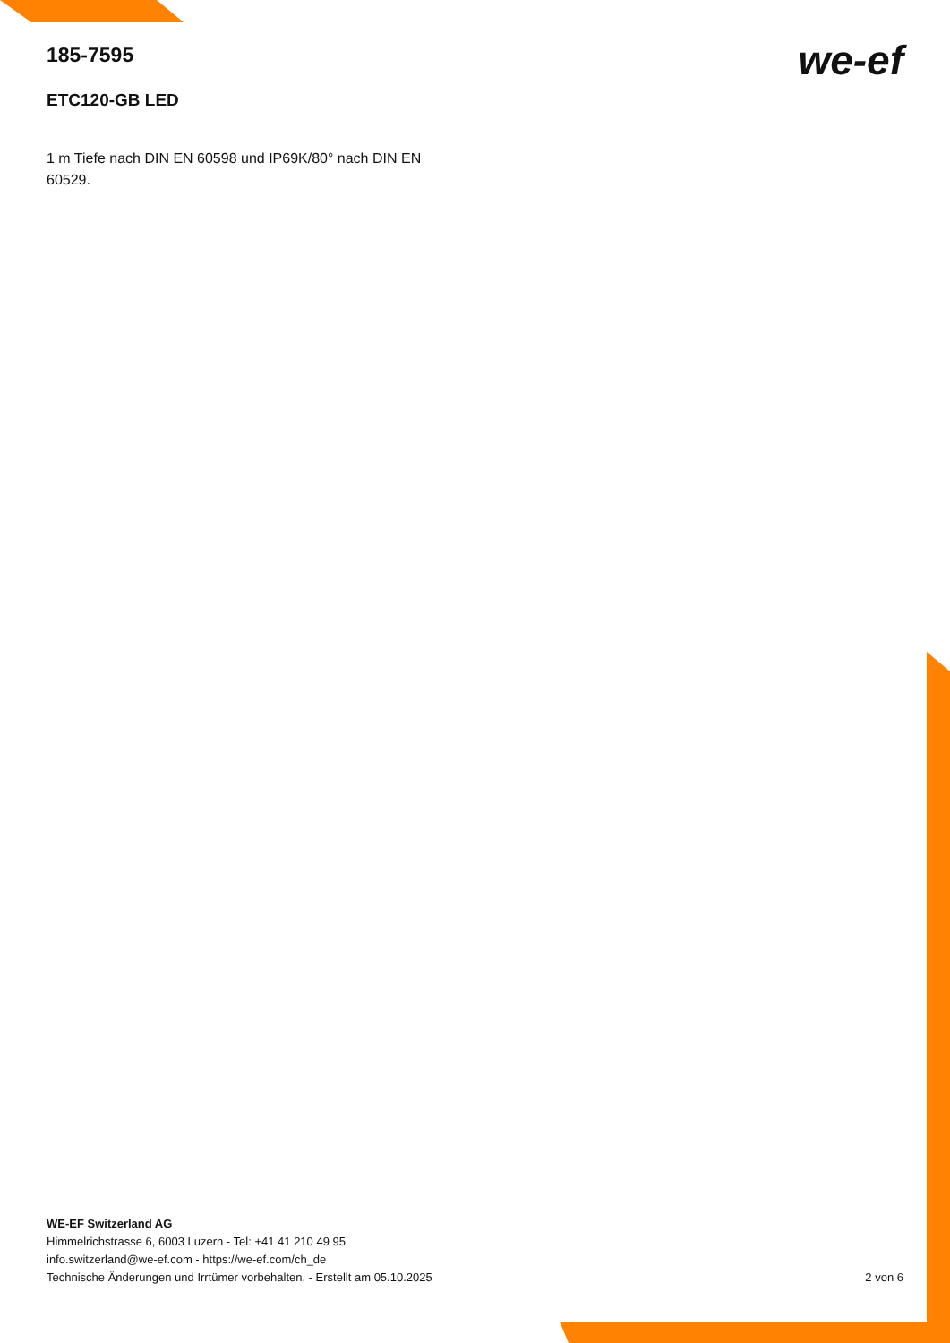we-ef
185-7595
ETC120-GB LED
1 m Tiefe nach DIN EN 60598 und IP69K/80° nach DIN EN 60529.
WE-EF Switzerland AG
Himmelrichstrasse 6, 6003 Luzern - Tel: +41 41 210 49 95
info.switzerland@we-ef.com - https://we-ef.com/ch_de
Technische Änderungen und Irrtümer vorbehalten. - Erstellt am 05.10.2025 2 von 6